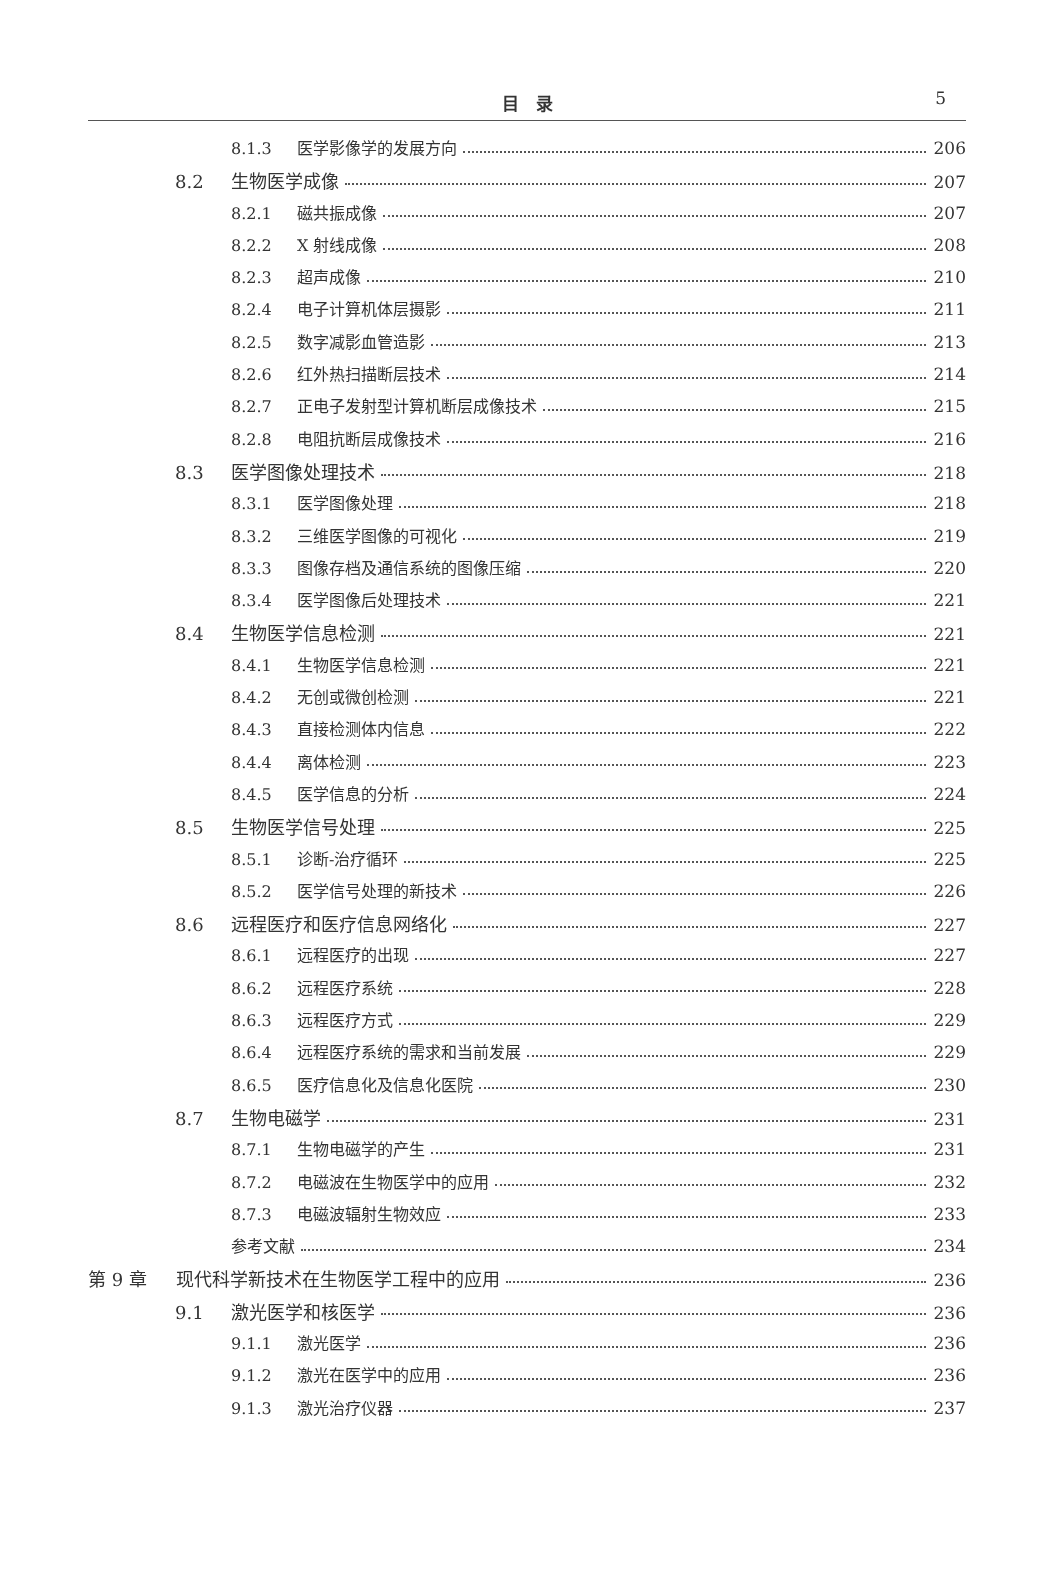目　录
5
8.1.3 医学影像学的发展方向 206
8.2 生物医学成像 207
8.2.1 磁共振成像 207
8.2.2 X 射线成像 208
8.2.3 超声成像 210
8.2.4 电子计算机体层摄影 211
8.2.5 数字减影血管造影 213
8.2.6 红外热扫描断层技术 214
8.2.7 正电子发射型计算机断层成像技术 215
8.2.8 电阻抗断层成像技术 216
8.3 医学图像处理技术 218
8.3.1 医学图像处理 218
8.3.2 三维医学图像的可视化 219
8.3.3 图像存档及通信系统的图像压缩 220
8.3.4 医学图像后处理技术 221
8.4 生物医学信息检测 221
8.4.1 生物医学信息检测 221
8.4.2 无创或微创检测 221
8.4.3 直接检测体内信息 222
8.4.4 离体检测 223
8.4.5 医学信息的分析 224
8.5 生物医学信号处理 225
8.5.1 诊断-治疗循环 225
8.5.2 医学信号处理的新技术 226
8.6 远程医疗和医疗信息网络化 227
8.6.1 远程医疗的出现 227
8.6.2 远程医疗系统 228
8.6.3 远程医疗方式 229
8.6.4 远程医疗系统的需求和当前发展 229
8.6.5 医疗信息化及信息化医院 230
8.7 生物电磁学 231
8.7.1 生物电磁学的产生 231
8.7.2 电磁波在生物医学中的应用 232
8.7.3 电磁波辐射生物效应 233
参考文献 234
第 9 章 现代科学新技术在生物医学工程中的应用 236
9.1 激光医学和核医学 236
9.1.1 激光医学 236
9.1.2 激光在医学中的应用 236
9.1.3 激光治疗仪器 237